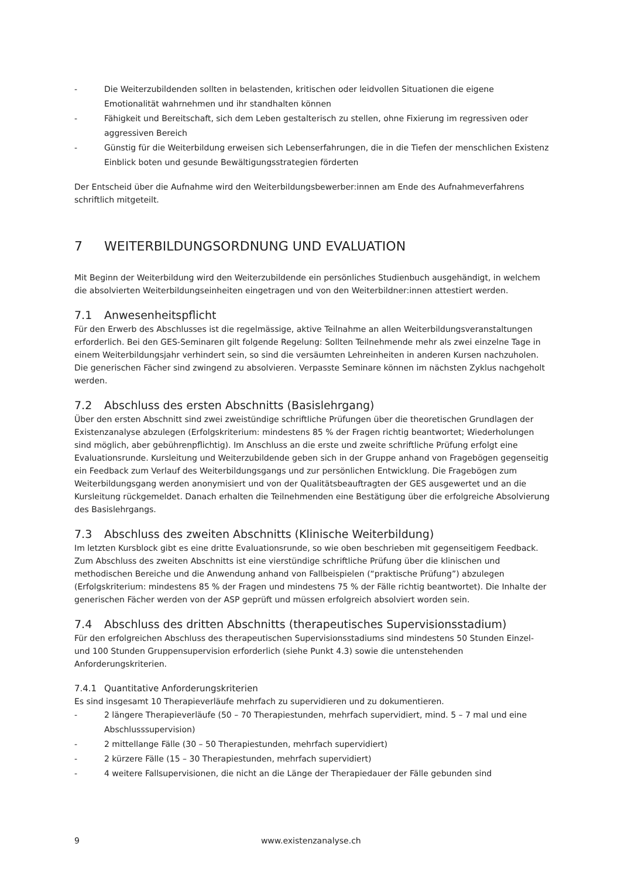- Die Weiterzubildenden sollten in belastenden, kritischen oder leidvollen Situationen die eigene Emotionalität wahrnehmen und ihr standhalten können
- Fähigkeit und Bereitschaft, sich dem Leben gestalterisch zu stellen, ohne Fixierung im regressiven oder aggressiven Bereich
- Günstig für die Weiterbildung erweisen sich Lebenserfahrungen, die in die Tiefen der menschlichen Existenz Einblick boten und gesunde Bewältigungsstrategien förderten
Der Entscheid über die Aufnahme wird den Weiterbildungsbewerber:innen am Ende des Aufnahmeverfahrens schriftlich mitgeteilt.
7 WEITERBILDUNGSORDNUNG UND EVALUATION
Mit Beginn der Weiterbildung wird den Weiterzubildende ein persönliches Studienbuch ausgehändigt, in welchem die absolvierten Weiterbildungseinheiten eingetragen und von den Weiterbildner:innen attestiert werden.
7.1 Anwesenheitspflicht
Für den Erwerb des Abschlusses ist die regelmässige, aktive Teilnahme an allen Weiterbildungsveranstaltungen erforderlich. Bei den GES-Seminaren gilt folgende Regelung: Sollten Teilnehmende mehr als zwei einzelne Tage in einem Weiterbildungsjahr verhindert sein, so sind die versäumten Lehreinheiten in anderen Kursen nachzuholen. Die generischen Fächer sind zwingend zu absolvieren. Verpasste Seminare können im nächsten Zyklus nachgeholt werden.
7.2 Abschluss des ersten Abschnitts (Basislehrgang)
Über den ersten Abschnitt sind zwei zweistündige schriftliche Prüfungen über die theoretischen Grundlagen der Existenzanalyse abzulegen (Erfolgskriterium: mindestens 85 % der Fragen richtig beantwortet; Wiederholungen sind möglich, aber gebührenpflichtig). Im Anschluss an die erste und zweite schriftliche Prüfung erfolgt eine Evaluationsrunde. Kursleitung und Weiterzubildende geben sich in der Gruppe anhand von Fragebögen gegenseitig ein Feedback zum Verlauf des Weiterbildungsgangs und zur persönlichen Entwicklung. Die Fragebögen zum Weiterbildungsgang werden anonymisiert und von der Qualitätsbeauftragten der GES ausgewertet und an die Kursleitung rückgemeldet. Danach erhalten die Teilnehmenden eine Bestätigung über die erfolgreiche Absolvierung des Basislehrgangs.
7.3 Abschluss des zweiten Abschnitts (Klinische Weiterbildung)
Im letzten Kursblock gibt es eine dritte Evaluationsrunde, so wie oben beschrieben mit gegenseitigem Feedback. Zum Abschluss des zweiten Abschnitts ist eine vierstündige schriftliche Prüfung über die klinischen und methodischen Bereiche und die Anwendung anhand von Fallbeispielen (“praktische Prüfung”) abzulegen (Erfolgskriterium: mindestens 85 % der Fragen und mindestens 75 % der Fälle richtig beantwortet). Die Inhalte der generischen Fächer werden von der ASP geprüft und müssen erfolgreich absolviert worden sein.
7.4 Abschluss des dritten Abschnitts (therapeutisches Supervisionsstadium)
Für den erfolgreichen Abschluss des therapeutischen Supervisionsstadiums sind mindestens 50 Stunden Einzel- und 100 Stunden Gruppensupervision erforderlich (siehe Punkt 4.3) sowie die untenstehenden Anforderungskriterien.
7.4.1 Quantitative Anforderungskriterien
Es sind insgesamt 10 Therapieverläufe mehrfach zu supervidieren und zu dokumentieren.
- 2 längere Therapieverläufe (50 – 70 Therapiestunden, mehrfach supervidiert, mind. 5 – 7 mal und eine Abschlusssupervision)
- 2 mittellange Fälle (30 – 50 Therapiestunden, mehrfach supervidiert)
- 2 kürzere Fälle (15 – 30 Therapiestunden, mehrfach supervidiert)
- 4 weitere Fallsupervisionen, die nicht an die Länge der Therapiedauer der Fälle gebunden sind
9 www.existenzanalyse.ch